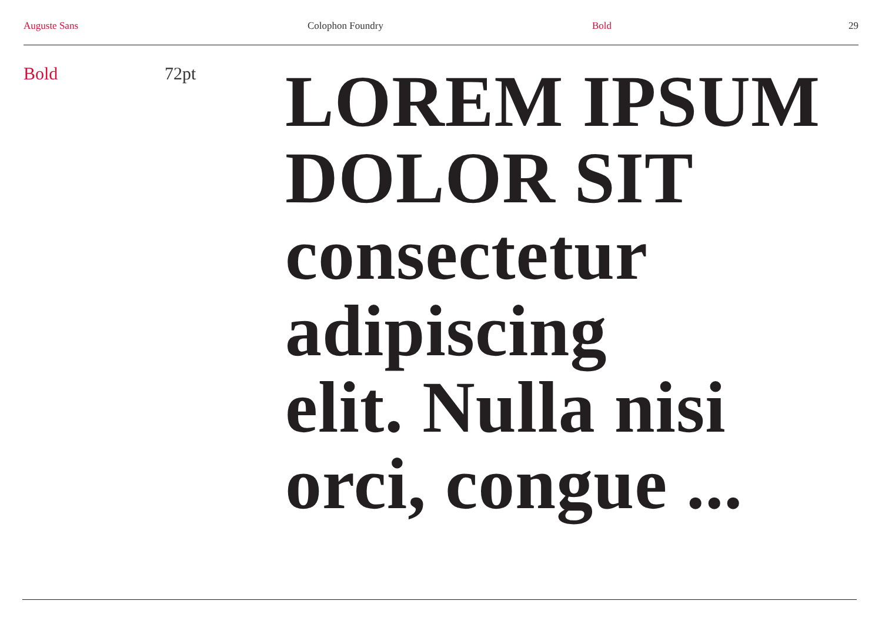Auguste Sans Colophon Foundry Bold 29
Bold 72pt
LOREM IPSUM
DOLOR SIT
consectetur
adipiscing
elit. Nulla nisi
orci, congue ...